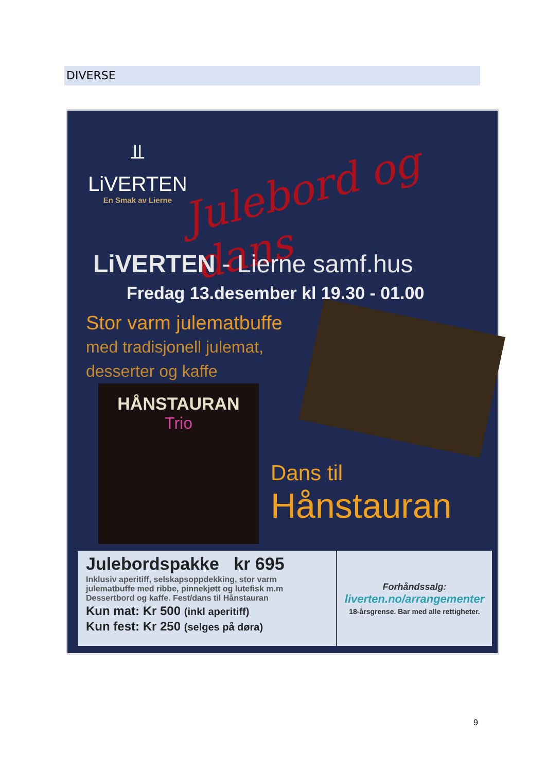DIVERSE
⫫
LiVERTEN
En Smak av Lierne
Julebord og dans
LiVERTEN - Lierne samf.hus
Fredag 13.desember kl 19.30 - 01.00
Stor varm julematbuffe
med tradisjonell julemat,
desserter og kaffe
HÅNSTAURAN
Trio
Dans til
Hånstauran
Julebordspakke kr 695
Inklusiv aperitiff, selskapsoppdekking, stor varm julematbuffe med ribbe, pinnekjøtt og lutefisk m.m Dessertbord og kaffe. Fest/dans til Hånstauran
Kun mat: Kr 500 (inkl aperitiff)
Kun fest: Kr 250 (selges på døra)
Forhåndssalg:
liverten.no/arrangementer
18-årsgrense. Bar med alle rettigheter.
9